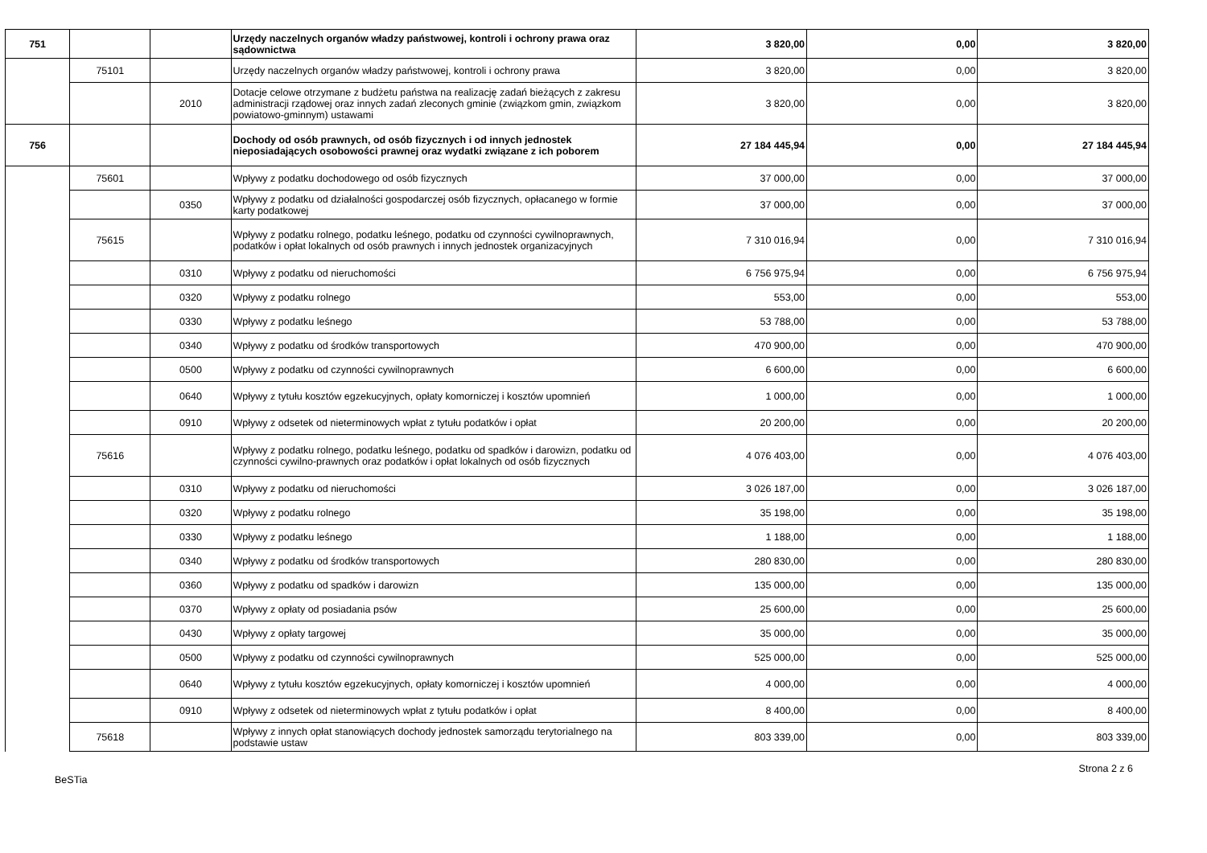| 751 | | | Urzędy naczelnych organów władzy państwowej, kontroli i ochrony prawa oraz sądownictwa | 3 820,00 | 0,00 | 3 820,00 |
| | 75101 | | Urzędy naczelnych organów władzy państwowej, kontroli i ochrony prawa | 3 820,00 | 0,00 | 3 820,00 |
| | | 2010 | Dotacje celowe otrzymane z budżetu państwa na realizację zadań bieżących z zakresu administracji rządowej oraz innych zadań zleconych gminie (związkom gmin, związkom powiatowo-gminnym) ustawami | 3 820,00 | 0,00 | 3 820,00 |
| 756 | | | Dochody od osób prawnych, od osób fizycznych i od innych jednostek nieposiadających osobowości prawnej oraz wydatki związane z ich poborem | 27 184 445,94 | 0,00 | 27 184 445,94 |
| | 75601 | | Wpływy z podatku dochodowego od osób fizycznych | 37 000,00 | 0,00 | 37 000,00 |
| | | 0350 | Wpływy z podatku od działalności gospodarczej osób fizycznych, opłacanego w formie karty podatkowej | 37 000,00 | 0,00 | 37 000,00 |
| | 75615 | | Wpływy z podatku rolnego, podatku leśnego, podatku od czynności cywilnoprawnych, podatków i opłat lokalnych od osób prawnych i innych jednostek organizacyjnych | 7 310 016,94 | 0,00 | 7 310 016,94 |
| | | 0310 | Wpływy z podatku od nieruchomości | 6 756 975,94 | 0,00 | 6 756 975,94 |
| | | 0320 | Wpływy z podatku rolnego | 553,00 | 0,00 | 553,00 |
| | | 0330 | Wpływy z podatku leśnego | 53 788,00 | 0,00 | 53 788,00 |
| | | 0340 | Wpływy z podatku od środków transportowych | 470 900,00 | 0,00 | 470 900,00 |
| | | 0500 | Wpływy z podatku od czynności cywilnoprawnych | 6 600,00 | 0,00 | 6 600,00 |
| | | 0640 | Wpływy z tytułu kosztów egzekucyjnych, opłaty komorniczej i kosztów upomnień | 1 000,00 | 0,00 | 1 000,00 |
| | | 0910 | Wpływy z odsetek od nieterminowych wpłat z tytułu podatków i opłat | 20 200,00 | 0,00 | 20 200,00 |
| | 75616 | | Wpływy z podatku rolnego, podatku leśnego, podatku od spadków i darowizn, podatku od czynności cywilno-prawnych oraz podatków i opłat lokalnych od osób fizycznych | 4 076 403,00 | 0,00 | 4 076 403,00 |
| | | 0310 | Wpływy z podatku od nieruchomości | 3 026 187,00 | 0,00 | 3 026 187,00 |
| | | 0320 | Wpływy z podatku rolnego | 35 198,00 | 0,00 | 35 198,00 |
| | | 0330 | Wpływy z podatku leśnego | 1 188,00 | 0,00 | 1 188,00 |
| | | 0340 | Wpływy z podatku od środków transportowych | 280 830,00 | 0,00 | 280 830,00 |
| | | 0360 | Wpływy z podatku od spadków i darowizn | 135 000,00 | 0,00 | 135 000,00 |
| | | 0370 | Wpływy z opłaty od posiadania psów | 25 600,00 | 0,00 | 25 600,00 |
| | | 0430 | Wpływy z opłaty targowej | 35 000,00 | 0,00 | 35 000,00 |
| | | 0500 | Wpływy z podatku od czynności cywilnoprawnych | 525 000,00 | 0,00 | 525 000,00 |
| | | 0640 | Wpływy z tytułu kosztów egzekucyjnych, opłaty komorniczej i kosztów upomnień | 4 000,00 | 0,00 | 4 000,00 |
| | | 0910 | Wpływy z odsetek od nieterminowych wpłat z tytułu podatków i opłat | 8 400,00 | 0,00 | 8 400,00 |
| | 75618 | | Wpływy z innych opłat stanowiących dochody jednostek samorządu terytorialnego na podstawie ustaw | 803 339,00 | 0,00 | 803 339,00 |
BeSTia Strona 2 z 6